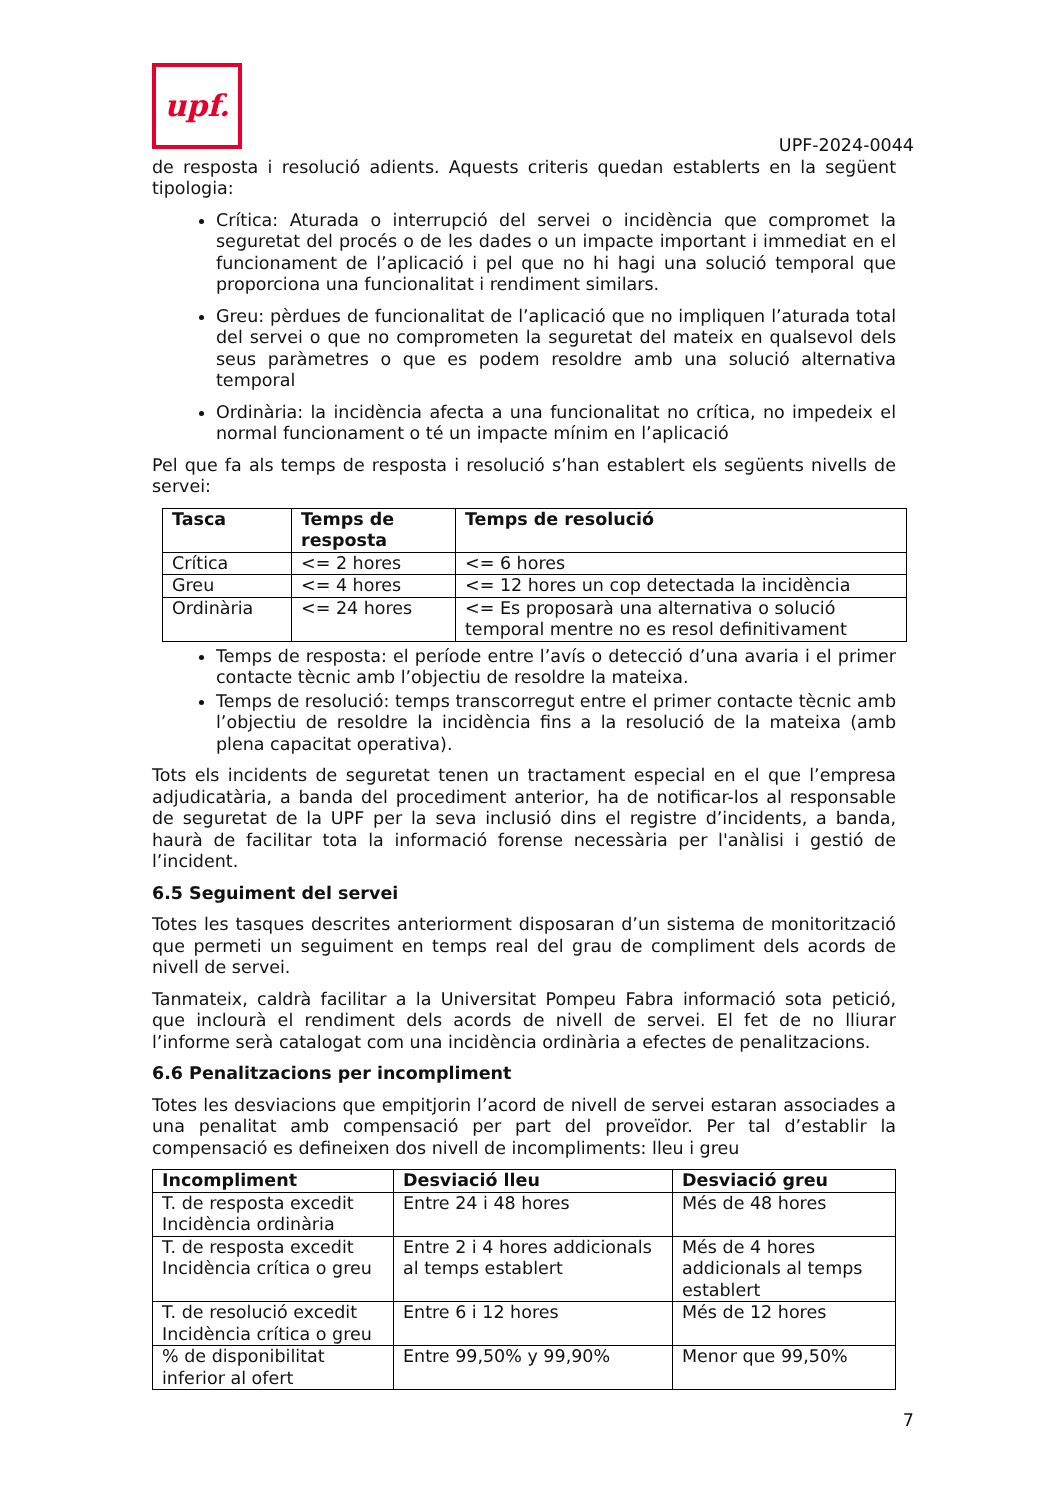upf.
UPF-2024-0044
de resposta i resolució adients. Aquests criteris quedan establerts en la següent tipologia:
Crítica: Aturada o interrupció del servei o incidència que compromet la seguretat del procés o de les dades o un impacte important i immediat en el funcionament de l’aplicació i pel que no hi hagi una solució temporal que proporciona una funcionalitat i rendiment similars.
Greu: pèrdues de funcionalitat de l’aplicació que no impliquen l’aturada total del servei o que no comprometen la seguretat del mateix en qualsevol dels seus paràmetres o que es podem resoldre amb una solució alternativa temporal
Ordinària: la incidència afecta a una funcionalitat no crítica, no impedeix el normal funcionament o té un impacte mínim en l’aplicació
Pel que fa als temps de resposta i resolució s’han establert els següents nivells de servei:
| Tasca | Temps de resposta | Temps de resolució |
| --- | --- | --- |
| Crítica | <= 2 hores | <= 6 hores |
| Greu | <= 4 hores | <= 12 hores un cop detectada la incidència |
| Ordinària | <= 24 hores | <= Es proposarà una alternativa o solució temporal mentre no es resol definitivament |
Temps de resposta: el període entre l’avís o detecció d’una avaria i el primer contacte tècnic amb l’objectiu de resoldre la mateixa.
Temps de resolució: temps transcorregut entre el primer contacte tècnic amb l’objectiu de resoldre la incidència fins a la resolució de la mateixa (amb plena capacitat operativa).
Tots els incidents de seguretat tenen un tractament especial en el que l’empresa adjudicatària, a banda del procediment anterior, ha de notificar-los al responsable de seguretat de la UPF per la seva inclusió dins el registre d’incidents, a banda, haurà de facilitar tota la informació forense necessària per l'anàlisi i gestió de l’incident.
6.5 Seguiment del servei
Totes les tasques descrites anteriorment disposaran d’un sistema de monitorització que permeti un seguiment en temps real del grau de compliment dels acords de nivell de servei.
Tanmateix, caldrà facilitar a la Universitat Pompeu Fabra informació sota petició, que inclourà el rendiment dels acords de nivell de servei. El fet de no lliurar l’informe serà catalogat com una incidència ordinària a efectes de penalitzacions.
6.6 Penalitzacions per incompliment
Totes les desviacions que empitjorin l’acord de nivell de servei estaran associades a una penalitat amb compensació per part del proveïdor. Per tal d’establir la compensació es defineixen dos nivell de incompliments: lleu i greu
| Incompliment | Desviació lleu | Desviació greu |
| --- | --- | --- |
| T. de resposta excedit Incidència ordinària | Entre 24 i 48 hores | Més de 48 hores |
| T. de resposta excedit Incidència crítica o greu | Entre 2 i 4 hores addicionals al temps establert | Més de 4 hores addicionals al temps establert |
| T. de resolució excedit Incidència crítica o greu | Entre 6 i 12 hores | Més de 12 hores |
| % de disponibilitat inferior al ofert | Entre 99,50% y 99,90% | Menor que 99,50% |
7